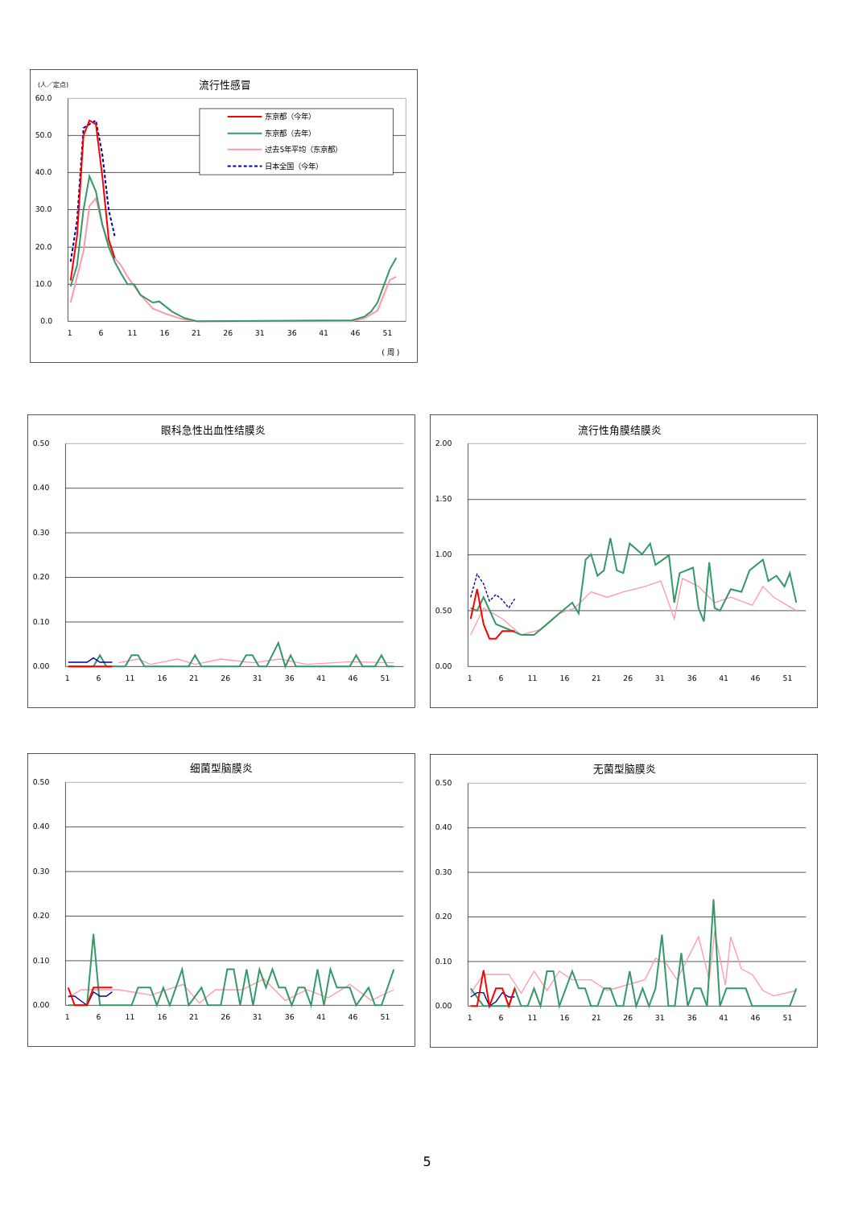(人／定点)
流行性感冒
60.0
50.0
40.0
30.0
20.0
10.0
0.0
1
6
11
16
21
26
31
36
41
46
51
( 周 )
东京都（今年）
东京都（去年）
过去5年平均（东京都）
日本全国（今年）
眼科急性出血性结膜炎
0.50
0.40
0.30
0.20
0.10
0.00
1
6
11
16
21
26
31
36
41
46
51
流行性角膜结膜炎
2.00
1.50
1.00
0.50
0.00
1
6
11
16
21
26
31
36
41
46
51
细菌型脑膜炎
0.50
0.40
0.30
0.20
0.10
0.00
1
6
11
16
21
26
31
36
41
46
51
无菌型脑膜炎
0.50
0.40
0.30
0.20
0.10
0.00
1
6
11
16
21
26
31
36
41
46
51
5